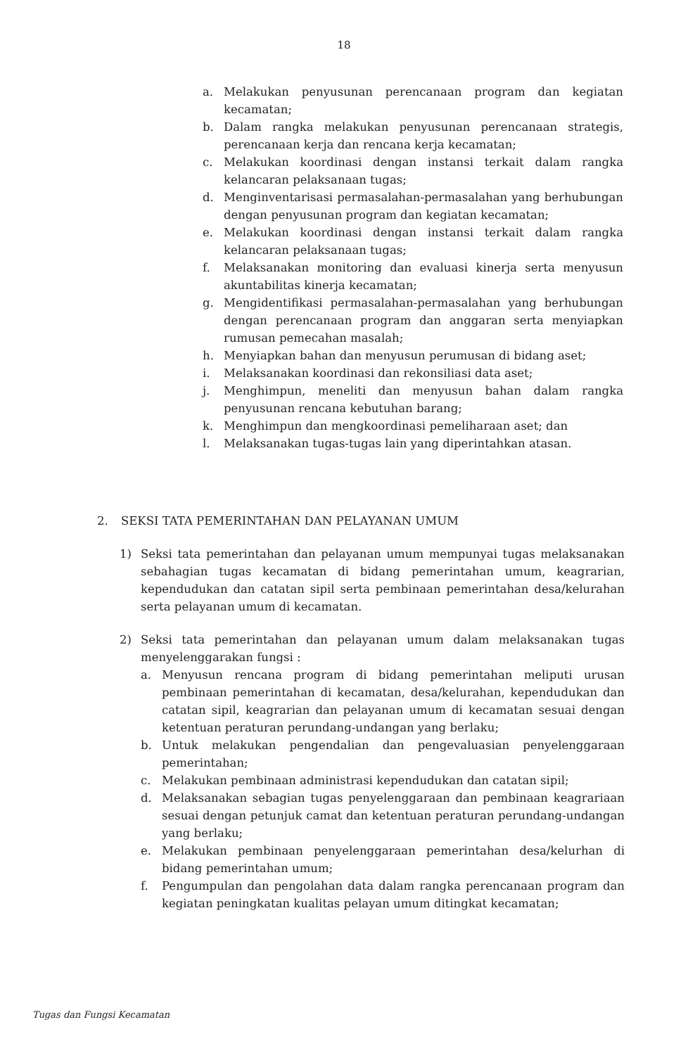18
a. Melakukan penyusunan perencanaan program dan kegiatan kecamatan;
b. Dalam rangka melakukan penyusunan perencanaan strategis, perencanaan kerja dan rencana kerja kecamatan;
c. Melakukan koordinasi dengan instansi terkait dalam rangka kelancaran pelaksanaan tugas;
d. Menginventarisasi permasalahan-permasalahan yang berhubungan dengan penyusunan program dan kegiatan kecamatan;
e. Melakukan koordinasi dengan instansi terkait dalam rangka kelancaran pelaksanaan tugas;
f. Melaksanakan monitoring dan evaluasi kinerja serta menyusun akuntabilitas kinerja kecamatan;
g. Mengidentifikasi permasalahan-permasalahan yang berhubungan dengan perencanaan program dan anggaran serta menyiapkan rumusan pemecahan masalah;
h. Menyiapkan bahan dan menyusun perumusan di bidang aset;
i. Melaksanakan koordinasi dan rekonsiliasi data aset;
j. Menghimpun, meneliti dan menyusun bahan dalam rangka penyusunan rencana kebutuhan barang;
k. Menghimpun dan mengkoordinasi pemeliharaan aset; dan
l. Melaksanakan tugas-tugas lain yang diperintahkan atasan.
2. SEKSI TATA PEMERINTAHAN DAN PELAYANAN UMUM
1) Seksi tata pemerintahan dan pelayanan umum mempunyai tugas melaksanakan sebahagian tugas kecamatan di bidang pemerintahan umum, keagrarian, kependudukan dan catatan sipil serta pembinaan pemerintahan desa/kelurahan serta pelayanan umum di kecamatan.
2) Seksi tata pemerintahan dan pelayanan umum dalam melaksanakan tugas menyelenggarakan fungsi :
a. Menyusun rencana program di bidang pemerintahan meliputi urusan pembinaan pemerintahan di kecamatan, desa/kelurahan, kependudukan dan catatan sipil, keagrarian dan pelayanan umum di kecamatan sesuai dengan ketentuan peraturan perundang-undangan yang berlaku;
b. Untuk melakukan pengendalian dan pengevaluasian penyelenggaraan pemerintahan;
c. Melakukan pembinaan administrasi kependudukan dan catatan sipil;
d. Melaksanakan sebagian tugas penyelenggaraan dan pembinaan keagrariaan sesuai dengan petunjuk camat dan ketentuan peraturan perundang-undangan yang berlaku;
e. Melakukan pembinaan penyelenggaraan pemerintahan desa/kelurhan di bidang pemerintahan umum;
f. Pengumpulan dan pengolahan data dalam rangka perencanaan program dan kegiatan peningkatan kualitas pelayan umum ditingkat kecamatan;
Tugas dan Fungsi Kecamatan